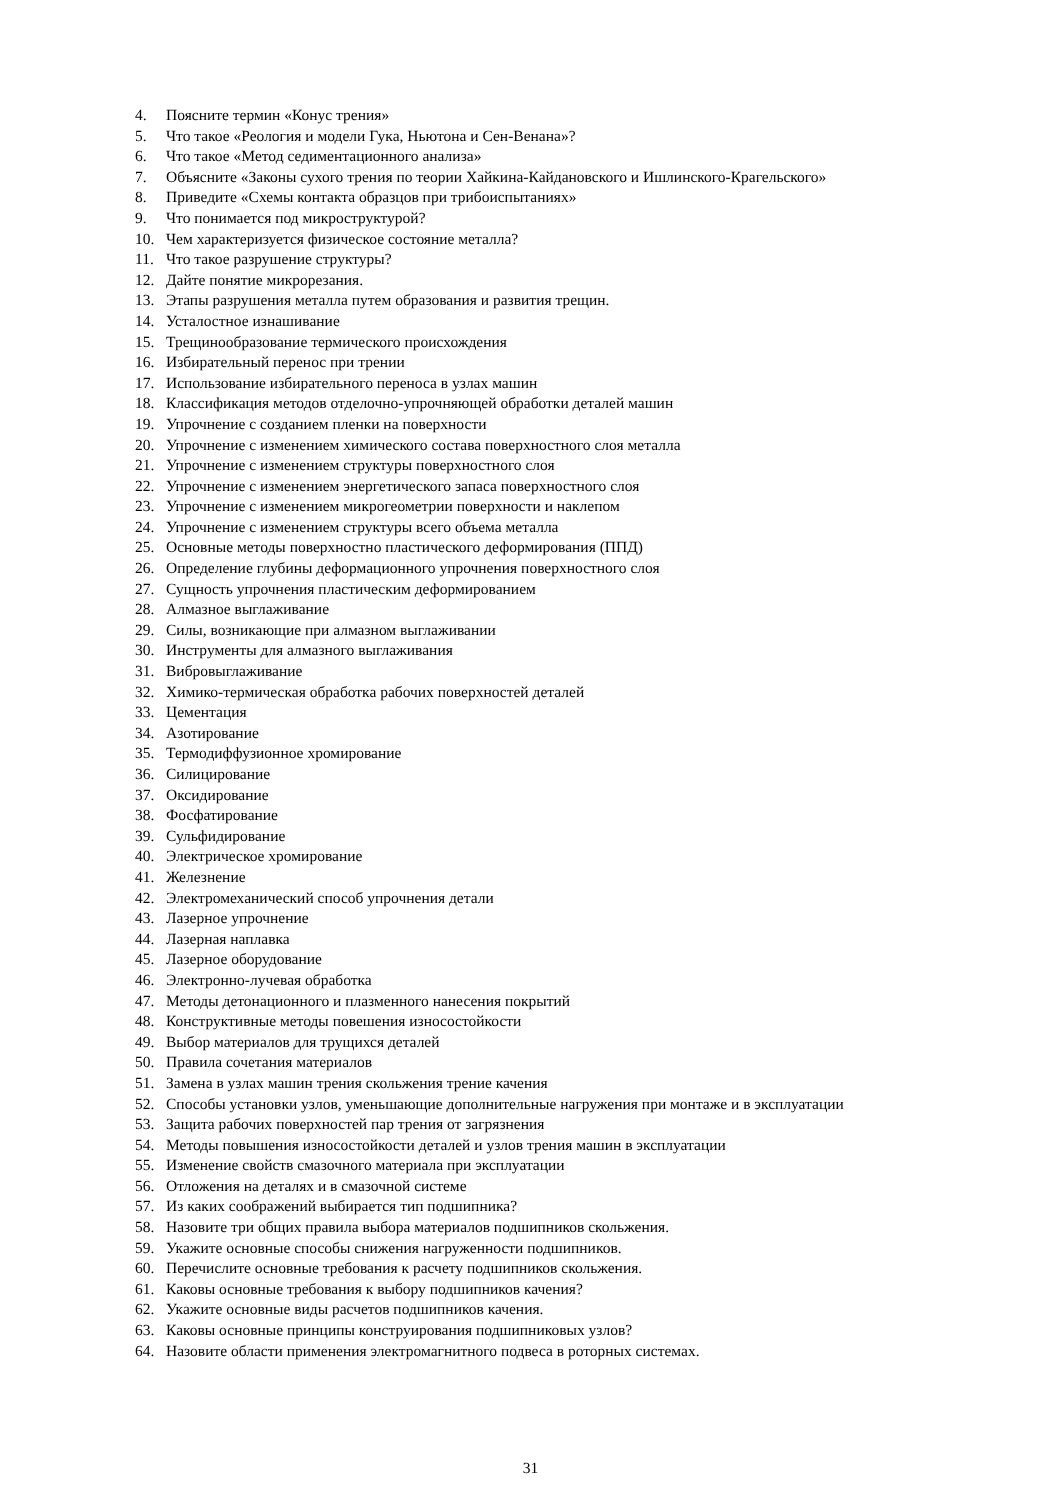4. Поясните термин «Конус трения»
5. Что такое «Реология и модели Гука, Ньютона и Сен-Венана»?
6. Что такое «Метод седиментационного анализа»
7. Объясните «Законы сухого трения по теории Хайкина-Кайдановского и Ишлинского-Крагельского»
8. Приведите «Схемы контакта образцов при трибоиспытаниях»
9. Что понимается под микроструктурой?
10. Чем характеризуется физическое состояние металла?
11. Что такое разрушение структуры?
12. Дайте понятие микрорезания.
13. Этапы разрушения металла путем образования и развития трещин.
14. Усталостное изнашивание
15. Трещинообразование термического происхождения
16. Избирательный перенос при трении
17. Использование избирательного переноса в узлах машин
18. Классификация методов отделочно-упрочняющей обработки деталей машин
19. Упрочнение с созданием пленки на поверхности
20. Упрочнение с изменением химического состава поверхностного слоя металла
21. Упрочнение с изменением структуры поверхностного слоя
22. Упрочнение с изменением энергетического запаса поверхностного слоя
23. Упрочнение с изменением микрогеометрии поверхности и наклепом
24. Упрочнение с изменением структуры всего объема металла
25. Основные методы поверхностно пластического деформирования (ППД)
26. Определение глубины деформационного упрочнения поверхностного слоя
27. Сущность упрочнения пластическим деформированием
28. Алмазное выглаживание
29. Силы, возникающие при алмазном выглаживании
30. Инструменты для алмазного выглаживания
31. Вибровыглаживание
32. Химико-термическая обработка рабочих поверхностей деталей
33. Цементация
34. Азотирование
35. Термодиффузионное хромирование
36. Силицирование
37. Оксидирование
38. Фосфатирование
39. Сульфидирование
40. Электрическое хромирование
41. Железнение
42. Электромеханический способ упрочнения детали
43. Лазерное упрочнение
44. Лазерная наплавка
45. Лазерное оборудование
46. Электронно-лучевая обработка
47. Методы детонационного и плазменного нанесения покрытий
48. Конструктивные методы повешения износостойкости
49. Выбор материалов для трущихся деталей
50. Правила сочетания материалов
51. Замена в узлах машин трения скольжения трение качения
52. Способы установки узлов, уменьшающие дополнительные нагружения при монтаже и в эксплуатации
53. Защита рабочих поверхностей пар трения от загрязнения
54. Методы повышения износостойкости деталей и узлов трения машин в эксплуатации
55. Изменение свойств смазочного материала при эксплуатации
56. Отложения на деталях и в смазочной системе
57. Из каких соображений выбирается тип подшипника?
58. Назовите три общих правила выбора материалов подшипников скольжения.
59. Укажите основные способы снижения нагруженности подшипников.
60. Перечислите основные требования к расчету подшипников скольжения.
61. Каковы основные требования к выбору подшипников качения?
62. Укажите основные виды расчетов подшипников качения.
63. Каковы основные принципы конструирования подшипниковых узлов?
64. Назовите области применения электромагнитного подвеса в роторных системах.
31